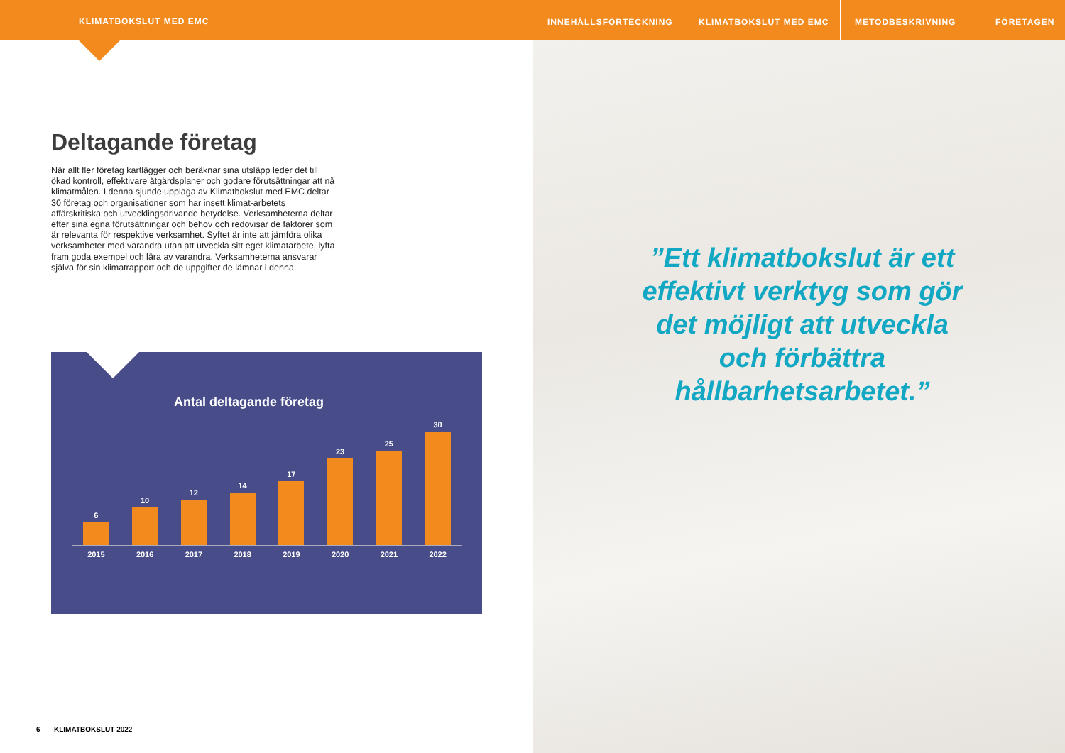KLIMATBOKSLUT MED EMC
Deltagande företag
När allt fler företag kartlägger och beräknar sina utsläpp leder det till ökad kontroll, effektivare åtgärdsplaner och godare förutsättningar att nå klimatmålen. I denna sjunde upplaga av Klimatbokslut med EMC deltar 30 företag och organisationer som har insett klimat-arbetets affärskritiska och utvecklingsdrivande betydelse. Verksamheterna deltar efter sina egna förutsättningar och behov och redovisar de faktorer som är relevanta för respektive verksamhet. Syftet är inte att jämföra olika verksamheter med varandra utan att utveckla sitt eget klimatarbete, lyfta fram goda exempel och lära av varandra. Verksamheterna ansvarar själva för sin klimatrapport och de uppgifter de lämnar i denna.
Antal deltagande företag
6
10
12
14
17
23
25
30
2015 2016 2017 2018 2019 2020 2021 2022
6 KLIMATBOKSLUT 2022
INNEHÅLLSFÖRTECKNING KLIMATBOKSLUT MED EMC METODBESKRIVNING FÖRETAGEN
”Ett klimatbokslut är ett effektivt verktyg som gör det möjligt att utveckla och förbättra hållbarhetsarbetet.”